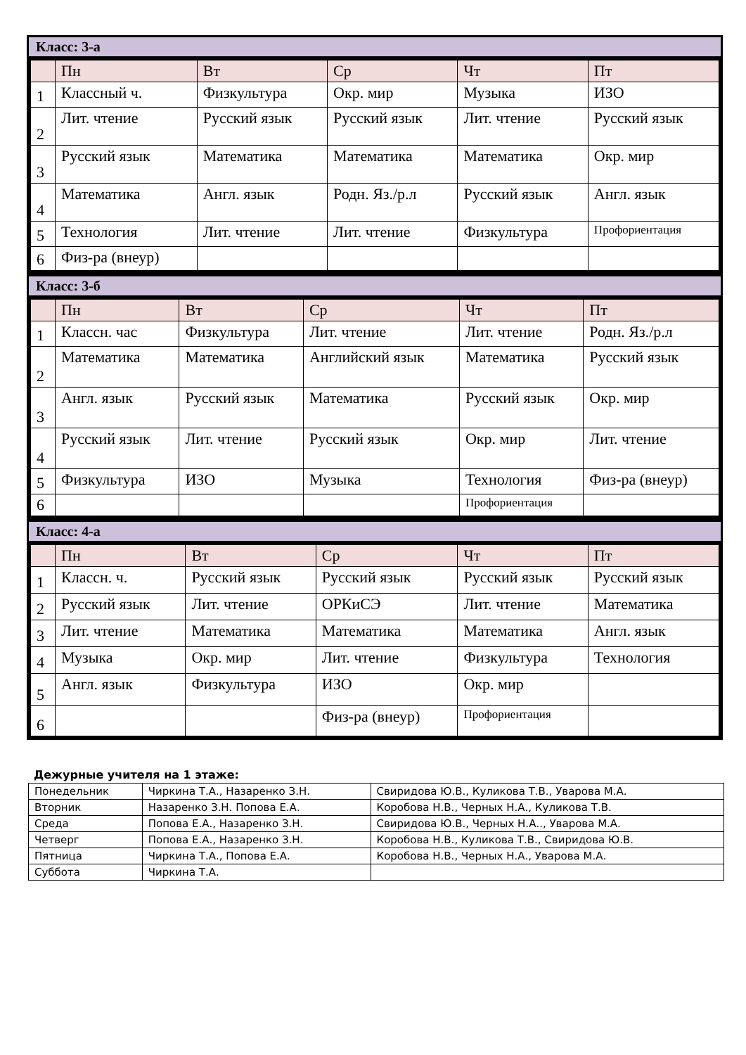Класс: 3-а
| | Пн | Вт | Ср | Чт | Пт |
| --- | --- | --- | --- | --- | --- |
| 1 | Классный ч. | Физкультура | Окр. мир | Музыка | ИЗО |
| 2 | Лит. чтение | Русский язык | Русский язык | Лит. чтение | Русский язык |
| 3 | Русский язык | Математика | Математика | Математика | Окр. мир |
| 4 | Математика | Англ. язык | Родн. Яз./р.л | Русский язык | Англ. язык |
| 5 | Технология | Лит. чтение | Лит. чтение | Физкультура | Профориентация |
| 6 | Физ-ра (внеур) | | | | |
Класс: 3-б
| | Пн | Вт | Ср | Чт | Пт |
| --- | --- | --- | --- | --- | --- |
| 1 | Классн. час | Физкультура | Лит. чтение | Лит. чтение | Родн. Яз./р.л |
| 2 | Математика | Математика | Английский язык | Математика | Русский язык |
| 3 | Англ. язык | Русский язык | Математика | Русский язык | Окр. мир |
| 4 | Русский язык | Лит. чтение | Русский язык | Окр. мир | Лит. чтение |
| 5 | Физкультура | ИЗО | Музыка | Технология | Физ-ра (внеур) |
| 6 | | | | Профориентация | |
Класс: 4-а
| | Пн | Вт | Ср | Чт | Пт |
| --- | --- | --- | --- | --- | --- |
| 1 | Классн. ч. | Русский язык | Русский язык | Русский язык | Русский язык |
| 2 | Русский язык | Лит. чтение | ОРКиСЭ | Лит. чтение | Математика |
| 3 | Лит. чтение | Математика | Математика | Математика | Англ. язык |
| 4 | Музыка | Окр. мир | Лит. чтение | Физкультура | Технология |
| 5 | Англ. язык | Физкультура | ИЗО | Окр. мир | |
| 6 | | | Физ-ра (внеур) | Профориентация | |
Дежурные учителя на 1 этаже:
| Понедельник | Чиркина Т.А., Назаренко З.Н. | Свиридова Ю.В., Куликова Т.В., Уварова М.А. |
| Вторник | Назаренко З.Н. Попова Е.А. | Коробова Н.В., Черных Н.А., Куликова Т.В. |
| Среда | Попова Е.А., Назаренко З.Н. | Свиридова Ю.В., Черных Н.А.., Уварова М.А. |
| Четверг | Попова Е.А., Назаренко З.Н. | Коробова Н.В., Куликова Т.В., Свиридова Ю.В. |
| Пятница | Чиркина Т.А., Попова Е.А. | Коробова Н.В., Черных Н.А., Уварова М.А. |
| Суббота | Чиркина Т.А. | |